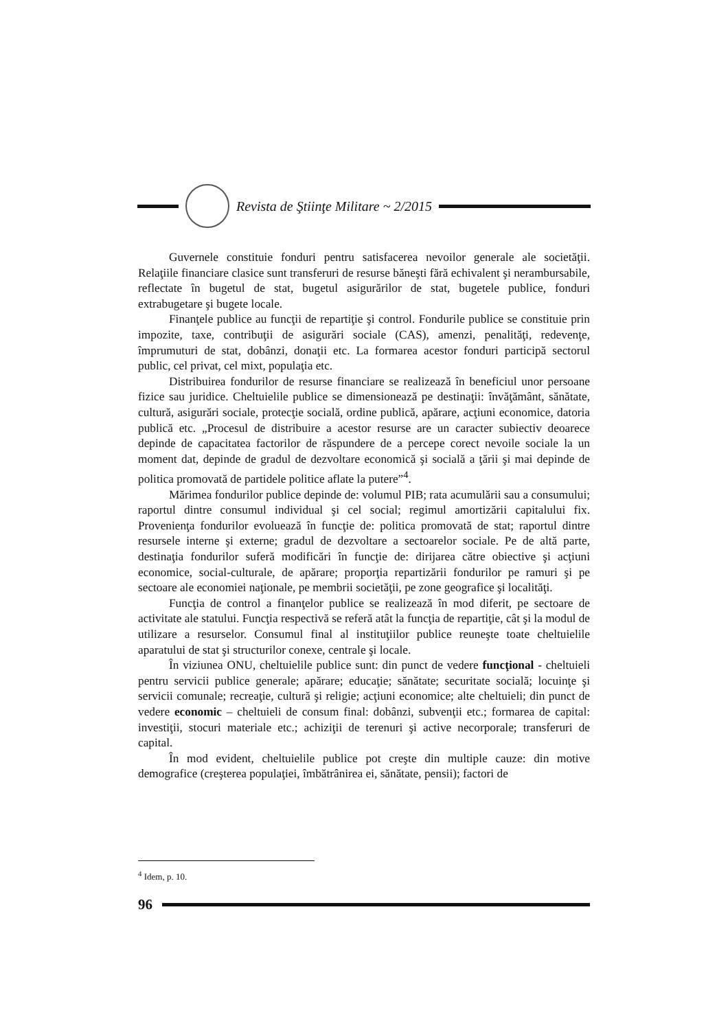Revista de Ştiinţe Militare ~ 2/2015
Guvernele constituie fonduri pentru satisfacerea nevoilor generale ale societăţii. Relaţiile financiare clasice sunt transferuri de resurse băneşti fără echivalent şi nerambursabile, reflectate în bugetul de stat, bugetul asigurărilor de stat, bugetele publice, fonduri extrabugetare şi bugete locale.
Finanţele publice au funcţii de repartiţie şi control. Fondurile publice se constituie prin impozite, taxe, contribuţii de asigurări sociale (CAS), amenzi, penalităţi, redevenţe, împrumuturi de stat, dobânzi, donaţii etc. La formarea acestor fonduri participă sectorul public, cel privat, cel mixt, populaţia etc.
Distribuirea fondurilor de resurse financiare se realizează în beneficiul unor persoane fizice sau juridice. Cheltuielile publice se dimensionează pe destinaţii: învăţământ, sănătate, cultură, asigurări sociale, protecţie socială, ordine publică, apărare, acţiuni economice, datoria publică etc. „Procesul de distribuire a acestor resurse are un caracter subiectiv deoarece depinde de capacitatea factorilor de răspundere de a percepe corect nevoile sociale la un moment dat, depinde de gradul de dezvoltare economică şi socială a ţării şi mai depinde de politica promovată de partidele politice aflate la putere”<sup>4</sup>.
Mărimea fondurilor publice depinde de: volumul PIB; rata acumulării sau a consumului; raportul dintre consumul individual şi cel social; regimul amortizării capitalului fix. Provenienţa fondurilor evoluează în funcţie de: politica promovată de stat; raportul dintre resursele interne şi externe; gradul de dezvoltare a sectoarelor sociale. Pe de altă parte, destinaţia fondurilor suferă modificări în funcţie de: dirijarea către obiective şi acţiuni economice, social-culturale, de apărare; proporţia repartizării fondurilor pe ramuri şi pe sectoare ale economiei naţionale, pe membrii societăţii, pe zone geografice şi localităţi.
Funcţia de control a finanţelor publice se realizează în mod diferit, pe sectoare de activitate ale statului. Funcţia respectivă se referă atât la funcţia de repartiţie, cât şi la modul de utilizare a resurselor. Consumul final al instituţiilor publice reuneşte toate cheltuielile aparatului de stat şi structurilor conexe, centrale şi locale.
În viziunea ONU, cheltuielile publice sunt: din punct de vedere funcţional - cheltuieli pentru servicii publice generale; apărare; educaţie; sănătate; securitate socială; locuinţe şi servicii comunale; recreaţie, cultură şi religie; acţiuni economice; alte cheltuieli; din punct de vedere economic – cheltuieli de consum final: dobânzi, subvenţii etc.; formarea de capital: investiţii, stocuri materiale etc.; achiziţii de terenuri şi active necorporale; transferuri de capital.
În mod evident, cheltuielile publice pot creşte din multiple cauze: din motive demografice (creşterea populaţiei, îmbătrânirea ei, sănătate, pensii); factori de
<sup>4</sup> Idem, p. 10.
96